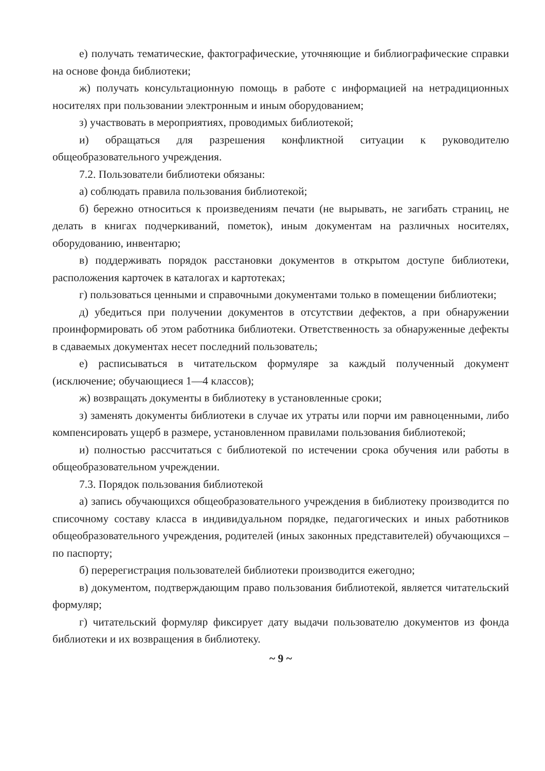е) получать тематические, фактографические, уточняющие и библиографические справки на основе фонда библиотеки;
ж) получать консультационную помощь в работе с информацией на нетрадиционных носителях при пользовании электронным и иным оборудованием;
з) участвовать в мероприятиях, проводимых библиотекой;
и) обращаться для разрешения конфликтной ситуации к руководителю общеобразовательного учреждения.
7.2. Пользователи библиотеки обязаны:
а) соблюдать правила пользования библиотекой;
б) бережно относиться к произведениям печати (не вырывать, не загибать страниц, не делать в книгах подчеркиваний, пометок), иным документам на различных носителях, оборудованию, инвентарю;
в) поддерживать порядок расстановки документов в открытом доступе библиотеки, расположения карточек в каталогах и картотеках;
г) пользоваться ценными и справочными документами только в помещении библиотеки;
д) убедиться при получении документов в отсутствии дефектов, а при обнаружении проинформировать об этом работника библиотеки. Ответственность за обнаруженные дефекты в сдаваемых документах несет последний пользователь;
е) расписываться в читательском формуляре за каждый полученный документ (исключение; обучающиеся 1—4 классов);
ж) возвращать документы в библиотеку в установленные сроки;
з) заменять документы библиотеки в случае их утраты или порчи им равноценными, либо компенсировать ущерб в размере, установленном правилами пользования библиотекой;
и) полностью рассчитаться с библиотекой по истечении срока обучения или работы в общеобразовательном учреждении.
7.3. Порядок пользования библиотекой
а) запись обучающихся общеобразовательного учреждения в библиотеку производится по списочному составу класса в индивидуальном порядке, педагогических и иных работников общеобразовательного учреждения, родителей (иных законных представителей) обучающихся – по паспорту;
б) перерегистрация пользователей библиотеки производится ежегодно;
в) документом, подтверждающим право пользования библиотекой, является читательский формуляр;
г) читательский формуляр фиксирует дату выдачи пользователю документов из фонда библиотеки и их возвращения в библиотеку.
~ 9 ~